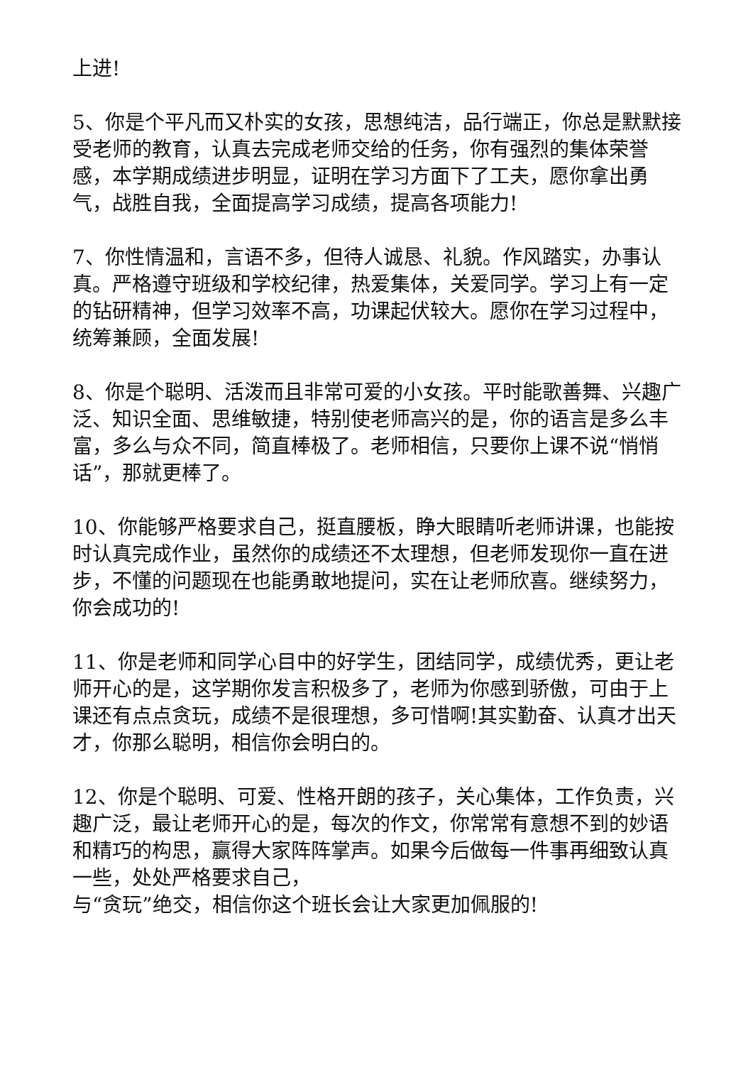上进!
5、你是个平凡而又朴实的女孩，思想纯洁，品行端正，你总是默默接受老师的教育，认真去完成老师交给的任务，你有强烈的集体荣誉感，本学期成绩进步明显，证明在学习方面下了工夫，愿你拿出勇气，战胜自我，全面提高学习成绩，提高各项能力!
7、你性情温和，言语不多，但待人诚恳、礼貌。作风踏实，办事认真。严格遵守班级和学校纪律，热爱集体，关爱同学。学习上有一定的钻研精神，但学习效率不高，功课起伏较大。愿你在学习过程中，统筹兼顾，全面发展!
8、你是个聪明、活泼而且非常可爱的小女孩。平时能歌善舞、兴趣广泛、知识全面、思维敏捷，特别使老师高兴的是，你的语言是多么丰富，多么与众不同，简直棒极了。老师相信，只要你上课不说“悄悄话”，那就更棒了。
10、你能够严格要求自己，挺直腰板，睁大眼睛听老师讲课，也能按时认真完成作业，虽然你的成绩还不太理想，但老师发现你一直在进步，不懂的问题现在也能勇敢地提问，实在让老师欣喜。继续努力，你会成功的!
11、你是老师和同学心目中的好学生，团结同学，成绩优秀，更让老师开心的是，这学期你发言积极多了，老师为你感到骄傲，可由于上课还有点点贪玩，成绩不是很理想，多可惜啊!其实勤奋、认真才出天才，你那么聪明，相信你会明白的。
12、你是个聪明、可爱、性格开朗的孩子，关心集体，工作负责，兴趣广泛，最让老师开心的是，每次的作文，你常常有意想不到的妙语和精巧的构思，赢得大家阵阵掌声。如果今后做每一件事再细致认真一些，处处严格要求自己，
与“贪玩”绝交，相信你这个班长会让大家更加佩服的!